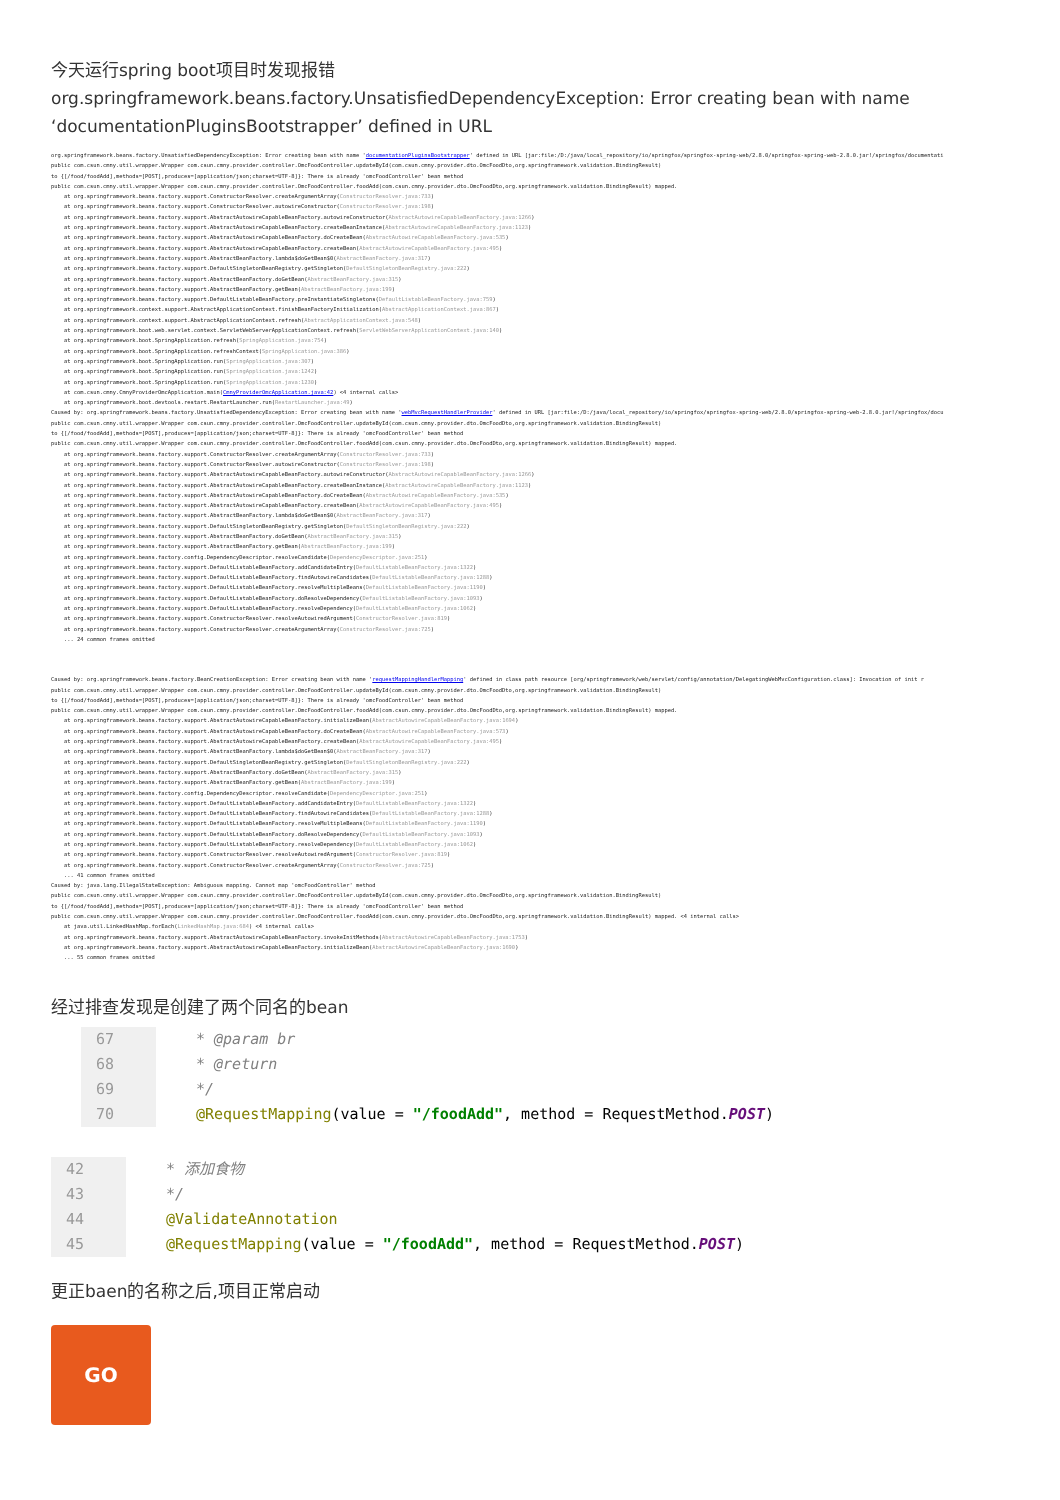今天运行spring boot项目时发现报错
org.springframework.beans.factory.UnsatisfiedDependencyException: Error creating bean with name ‘documentationPluginsBootstrapper’ defined in URL
org.springframework.beans.factory.UnsatisfiedDependencyException: Error creating bean with name 'documentationPluginsBootstrapper' defined in URL [jar:file:/D:/java/local_repository/io/springfox/springfox-spring-web/2.8.0/springfox-spring-web-2.8.0.jar!/springfox/documentati
public com.csun.cmny.util.wrapper.Wrapper com.csun.cmny.provider.controller.OmcFoodController.updateById(com.csun.cmny.provider.dto.OmcFoodDto,org.springframework.validation.BindingResult)
to {[/food/foodAdd],methods=[POST],produces=[application/json;charset=UTF-8]}: There is already 'omcFoodController' bean method
public com.csun.cmny.util.wrapper.Wrapper com.csun.cmny.provider.controller.OmcFoodController.foodAdd(com.csun.cmny.provider.dto.OmcFoodDto,org.springframework.validation.BindingResult) mapped.
    at org.springframework.beans.factory.support.ConstructorResolver.createArgumentArray(ConstructorResolver.java:733)
    at org.springframework.beans.factory.support.ConstructorResolver.autowireConstructor(ConstructorResolver.java:198)
    at org.springframework.beans.factory.support.AbstractAutowireCapableBeanFactory.autowireConstructor(AbstractAutowireCapableBeanFactory.java:1266)
    at org.springframework.beans.factory.support.AbstractAutowireCapableBeanFactory.createBeanInstance(AbstractAutowireCapableBeanFactory.java:1123)
    at org.springframework.beans.factory.support.AbstractAutowireCapableBeanFactory.doCreateBean(AbstractAutowireCapableBeanFactory.java:535)
    at org.springframework.beans.factory.support.AbstractAutowireCapableBeanFactory.createBean(AbstractAutowireCapableBeanFactory.java:495)
    at org.springframework.beans.factory.support.AbstractBeanFactory.lambda$doGetBean$0(AbstractBeanFactory.java:317)
    at org.springframework.beans.factory.support.DefaultSingletonBeanRegistry.getSingleton(DefaultSingletonBeanRegistry.java:222)
    at org.springframework.beans.factory.support.AbstractBeanFactory.doGetBean(AbstractBeanFactory.java:315)
    at org.springframework.beans.factory.support.AbstractBeanFactory.getBean(AbstractBeanFactory.java:199)
    at org.springframework.beans.factory.support.DefaultListableBeanFactory.preInstantiateSingletons(DefaultListableBeanFactory.java:759)
    at org.springframework.context.support.AbstractApplicationContext.finishBeanFactoryInitialization(AbstractApplicationContext.java:867)
    at org.springframework.context.support.AbstractApplicationContext.refresh(AbstractApplicationContext.java:548)
    at org.springframework.boot.web.servlet.context.ServletWebServerApplicationContext.refresh(ServletWebServerApplicationContext.java:140)
    at org.springframework.boot.SpringApplication.refresh(SpringApplication.java:754)
    at org.springframework.boot.SpringApplication.refreshContext(SpringApplication.java:386)
    at org.springframework.boot.SpringApplication.run(SpringApplication.java:307)
    at org.springframework.boot.SpringApplication.run(SpringApplication.java:1242)
    at org.springframework.boot.SpringApplication.run(SpringApplication.java:1230)
    at com.csun.cmny.CmnyProviderOmcApplication.main(CmnyProviderOmcApplication.java:42) <4 internal calls>
    at org.springframework.boot.devtools.restart.RestartLauncher.run(RestartLauncher.java:49)
Caused by: org.springframework.beans.factory.UnsatisfiedDependencyException: Error creating bean with name 'webMvcRequestHandlerProvider' defined in URL [jar:file:/D:/java/local_repository/io/springfox/springfox-spring-web/2.8.0/springfox-spring-web-2.8.0.jar!/springfox/docu
public com.csun.cmny.util.wrapper.Wrapper com.csun.cmny.provider.controller.OmcFoodController.updateById(com.csun.cmny.provider.dto.OmcFoodDto,org.springframework.validation.BindingResult)
to {[/food/foodAdd],methods=[POST],produces=[application/json;charset=UTF-8]}: There is already 'omcFoodController' bean method
public com.csun.cmny.util.wrapper.Wrapper com.csun.cmny.provider.controller.OmcFoodController.foodAdd(com.csun.cmny.provider.dto.OmcFoodDto,org.springframework.validation.BindingResult) mapped.
    at org.springframework.beans.factory.support.ConstructorResolver.createArgumentArray(ConstructorResolver.java:733)
    at org.springframework.beans.factory.support.ConstructorResolver.autowireConstructor(ConstructorResolver.java:198)
    at org.springframework.beans.factory.support.AbstractAutowireCapableBeanFactory.autowireConstructor(AbstractAutowireCapableBeanFactory.java:1266)
    at org.springframework.beans.factory.support.AbstractAutowireCapableBeanFactory.createBeanInstance(AbstractAutowireCapableBeanFactory.java:1123)
    at org.springframework.beans.factory.support.AbstractAutowireCapableBeanFactory.doCreateBean(AbstractAutowireCapableBeanFactory.java:535)
    at org.springframework.beans.factory.support.AbstractAutowireCapableBeanFactory.createBean(AbstractAutowireCapableBeanFactory.java:495)
    at org.springframework.beans.factory.support.AbstractBeanFactory.lambda$doGetBean$0(AbstractBeanFactory.java:317)
    at org.springframework.beans.factory.support.DefaultSingletonBeanRegistry.getSingleton(DefaultSingletonBeanRegistry.java:222)
    at org.springframework.beans.factory.support.AbstractBeanFactory.doGetBean(AbstractBeanFactory.java:315)
    at org.springframework.beans.factory.support.AbstractBeanFactory.getBean(AbstractBeanFactory.java:199)
    at org.springframework.beans.factory.config.DependencyDescriptor.resolveCandidate(DependencyDescriptor.java:251)
    at org.springframework.beans.factory.support.DefaultListableBeanFactory.addCandidateEntry(DefaultListableBeanFactory.java:1322)
    at org.springframework.beans.factory.support.DefaultListableBeanFactory.findAutowireCandidates(DefaultListableBeanFactory.java:1288)
    at org.springframework.beans.factory.support.DefaultListableBeanFactory.resolveMultipleBeans(DefaultListableBeanFactory.java:1190)
    at org.springframework.beans.factory.support.DefaultListableBeanFactory.doResolveDependency(DefaultListableBeanFactory.java:1093)
    at org.springframework.beans.factory.support.DefaultListableBeanFactory.resolveDependency(DefaultListableBeanFactory.java:1062)
    at org.springframework.beans.factory.support.ConstructorResolver.resolveAutowiredArgument(ConstructorResolver.java:819)
    at org.springframework.beans.factory.support.ConstructorResolver.createArgumentArray(ConstructorResolver.java:725)
    ... 24 common frames omitted
Caused by: org.springframework.beans.factory.BeanCreationException: Error creating bean with name 'requestMappingHandlerMapping' defined in class path resource [org/springframework/web/servlet/config/annotation/DelegatingWebMvcConfiguration.class]: Invocation of init r
public com.csun.cmny.util.wrapper.Wrapper com.csun.cmny.provider.controller.OmcFoodController.updateById(com.csun.cmny.provider.dto.OmcFoodDto,org.springframework.validation.BindingResult)
to {[/food/foodAdd],methods=[POST],produces=[application/json;charset=UTF-8]}: There is already 'omcFoodController' bean method
public com.csun.cmny.util.wrapper.Wrapper com.csun.cmny.provider.controller.OmcFoodController.foodAdd(com.csun.cmny.provider.dto.OmcFoodDto,org.springframework.validation.BindingResult) mapped.
    at org.springframework.beans.factory.support.AbstractAutowireCapableBeanFactory.initializeBean(AbstractAutowireCapableBeanFactory.java:1694)
    at org.springframework.beans.factory.support.AbstractAutowireCapableBeanFactory.doCreateBean(AbstractAutowireCapableBeanFactory.java:573)
    at org.springframework.beans.factory.support.AbstractAutowireCapableBeanFactory.createBean(AbstractAutowireCapableBeanFactory.java:495)
    at org.springframework.beans.factory.support.AbstractBeanFactory.lambda$doGetBean$0(AbstractBeanFactory.java:317)
    at org.springframework.beans.factory.support.DefaultSingletonBeanRegistry.getSingleton(DefaultSingletonBeanRegistry.java:222)
    at org.springframework.beans.factory.support.AbstractBeanFactory.doGetBean(AbstractBeanFactory.java:315)
    at org.springframework.beans.factory.support.AbstractBeanFactory.getBean(AbstractBeanFactory.java:199)
    at org.springframework.beans.factory.config.DependencyDescriptor.resolveCandidate(DependencyDescriptor.java:251)
    at org.springframework.beans.factory.support.DefaultListableBeanFactory.addCandidateEntry(DefaultListableBeanFactory.java:1322)
    at org.springframework.beans.factory.support.DefaultListableBeanFactory.findAutowireCandidates(DefaultListableBeanFactory.java:1288)
    at org.springframework.beans.factory.support.DefaultListableBeanFactory.resolveMultipleBeans(DefaultListableBeanFactory.java:1190)
    at org.springframework.beans.factory.support.DefaultListableBeanFactory.doResolveDependency(DefaultListableBeanFactory.java:1093)
    at org.springframework.beans.factory.support.DefaultListableBeanFactory.resolveDependency(DefaultListableBeanFactory.java:1062)
    at org.springframework.beans.factory.support.ConstructorResolver.resolveAutowiredArgument(ConstructorResolver.java:819)
    at org.springframework.beans.factory.support.ConstructorResolver.createArgumentArray(ConstructorResolver.java:725)
    ... 41 common frames omitted
Caused by: java.lang.IllegalStateException: Ambiguous mapping. Cannot map 'omcFoodController' method
public com.csun.cmny.util.wrapper.Wrapper com.csun.cmny.provider.controller.OmcFoodController.updateById(com.csun.cmny.provider.dto.OmcFoodDto,org.springframework.validation.BindingResult)
to {[/food/foodAdd],methods=[POST],produces=[application/json;charset=UTF-8]}: There is already 'omcFoodController' bean method
public com.csun.cmny.util.wrapper.Wrapper com.csun.cmny.provider.controller.OmcFoodController.foodAdd(com.csun.cmny.provider.dto.OmcFoodDto,org.springframework.validation.BindingResult) mapped. <4 internal calls>
    at java.util.LinkedHashMap.forEach(LinkedHashMap.java:684) <4 internal calls>
    at org.springframework.beans.factory.support.AbstractAutowireCapableBeanFactory.invokeInitMethods(AbstractAutowireCapableBeanFactory.java:1753)
    at org.springframework.beans.factory.support.AbstractAutowireCapableBeanFactory.initializeBean(AbstractAutowireCapableBeanFactory.java:1690)
    ... 55 common frames omitted
经过排查发现是创建了两个同名的bean
67
68
69
70
* @param br
* @return
*/
@RequestMapping(value = "/foodAdd", method = RequestMethod.POST)
42
43
44
45
* 添加食物
*/
@ValidateAnnotation
@RequestMapping(value = "/foodAdd", method = RequestMethod.POST)
更正baen的名称之后,项目正常启动
GO